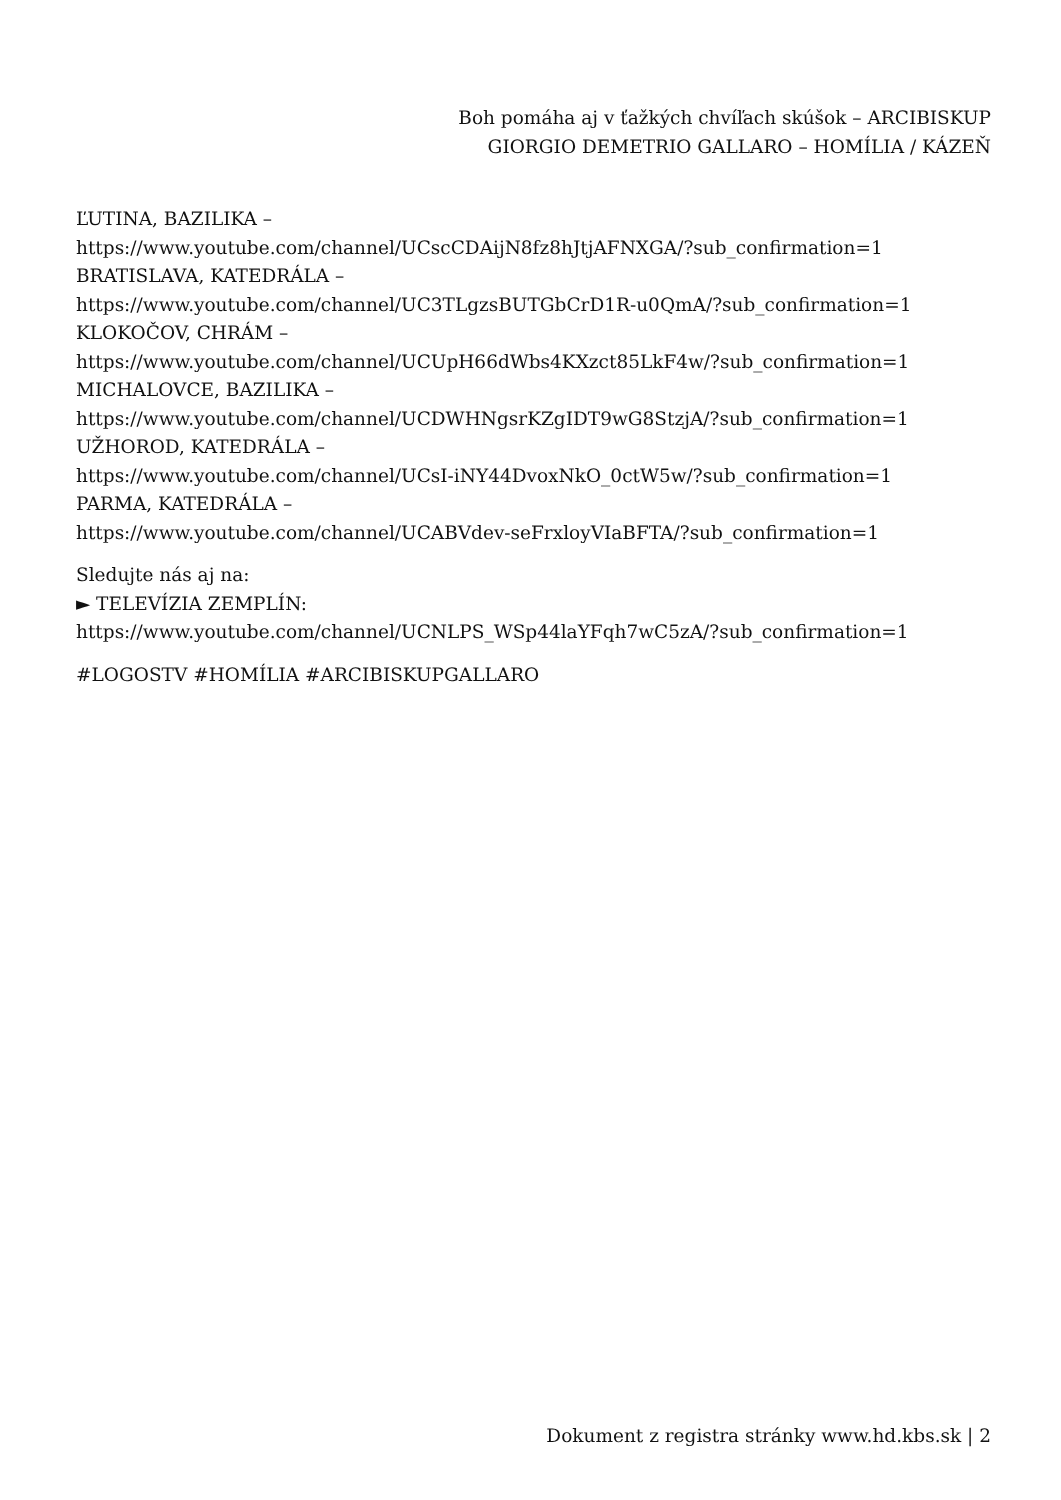Boh pomáha aj v ťažkých chvíľach skúšok – ARCIBISKUP GIORGIO DEMETRIO GALLARO – HOMÍLIA / KÁZEŇ
ĽUTINA, BAZILIKA –
https://www.youtube.com/channel/UCscCDAijN8fz8hJtjAFNXGA/?sub_confirmation=1
BRATISLAVA, KATEDRÁLA –
https://www.youtube.com/channel/UC3TLgzsBUTGbCrD1R-u0QmA/?sub_confirmation=1
KLOKOČOV, CHRÁM –
https://www.youtube.com/channel/UCUpH66dWbs4KXzct85LkF4w/?sub_confirmation=1
MICHALOVCE, BAZILIKA –
https://www.youtube.com/channel/UCDWHNgsrKZgIDT9wG8StzjA/?sub_confirmation=1
UŽHOROD, KATEDRÁLA –
https://www.youtube.com/channel/UCsI-iNY44DvoxNkO_0ctW5w/?sub_confirmation=1
PARMA, KATEDRÁLA –
https://www.youtube.com/channel/UCABVdev-seFrxloyVIaBFTA/?sub_confirmation=1
Sledujte nás aj na:
► TELEVÍZIA ZEMPLÍN:
https://www.youtube.com/channel/UCNLPS_WSp44laYFqh7wC5zA/?sub_confirmation=1
#LOGOSTV #HOMÍLIA #ARCIBISKUPGALLARO
Dokument z registra stránky www.hd.kbs.sk | 2